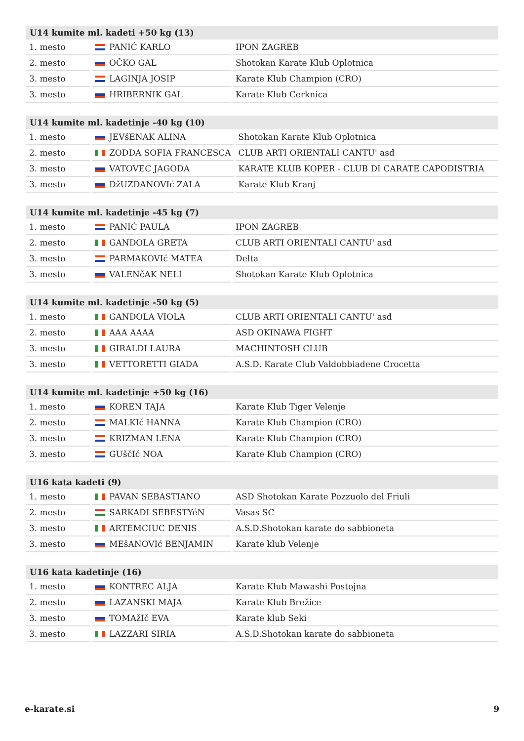| U14 kumite ml. kadeti +50 kg (13) | | |
| --- | --- | --- |
| 1. mesto | PANIĆ KARLO | IPON ZAGREB |
| 2. mesto | OČKO GAL | Shotokan Karate Klub Oplotnica |
| 3. mesto | LAGINJA JOSIP | Karate Klub Champion (CRO) |
| 3. mesto | HRIBERNIK GAL | Karate Klub Cerknica |
| U14 kumite ml. kadetinje -40 kg (10) | | |
| --- | --- | --- |
| 1. mesto | JEVšENAK ALINA | Shotokan Karate Klub Oplotnica |
| 2. mesto | ZODDA SOFIA FRANCESCA | CLUB ARTI ORIENTALI CANTU' asd |
| 3. mesto | VATOVEC JAGODA | KARATE KLUB KOPER - CLUB DI CARATE CAPODISTRIA |
| 3. mesto | DžUZDANOVIć ZALA | Karate Klub Kranj |
| U14 kumite ml. kadetinje -45 kg (7) | | |
| --- | --- | --- |
| 1. mesto | PANIĆ PAULA | IPON ZAGREB |
| 2. mesto | GANDOLA GRETA | CLUB ARTI ORIENTALI CANTU' asd |
| 3. mesto | PARMAKOVIć MATEA | Delta |
| 3. mesto | VALENčAK NELI | Shotokan Karate Klub Oplotnica |
| U14 kumite ml. kadetinje -50 kg (5) | | |
| --- | --- | --- |
| 1. mesto | GANDOLA VIOLA | CLUB ARTI ORIENTALI CANTU' asd |
| 2. mesto | AAA AAAA | ASD OKINAWA FIGHT |
| 3. mesto | GIRALDI LAURA | MACHINTOSH CLUB |
| 3. mesto | VETTORETTI GIADA | A.S.D. Karate Club Valdobbiadene Crocetta |
| U14 kumite ml. kadetinje +50 kg (16) | | |
| --- | --- | --- |
| 1. mesto | KOREN TAJA | Karate Klub Tiger Velenje |
| 2. mesto | MALKIć HANNA | Karate Klub Champion (CRO) |
| 3. mesto | KRIZMAN LENA | Karate Klub Champion (CRO) |
| 3. mesto | GUščIć NOA | Karate Klub Champion (CRO) |
| U16 kata kadeti (9) | | |
| --- | --- | --- |
| 1. mesto | PAVAN SEBASTIANO | ASD Shotokan Karate Pozzuolo del Friuli |
| 2. mesto | SARKADI SEBESTYéN | Vasas SC |
| 3. mesto | ARTEMCIUC DENIS | A.S.D.Shotokan karate do sabbioneta |
| 3. mesto | MEšANOVIć BENJAMIN | Karate klub Velenje |
| U16 kata kadetinje (16) | | |
| --- | --- | --- |
| 1. mesto | KONTREC ALJA | Karate Klub Mawashi Postojna |
| 2. mesto | LAZANSKI MAJA | Karate Klub Brežice |
| 3. mesto | TOMAžIč EVA | Karate klub Seki |
| 3. mesto | LAZZARI SIRIA | A.S.D.Shotokan karate do sabbioneta |
e-karate.si 9